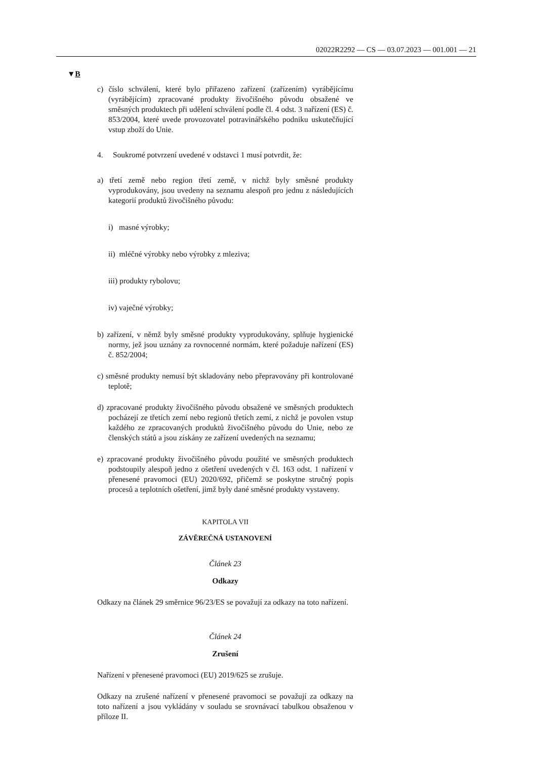02022R2292 — CS — 03.07.2023 — 001.001 — 21
▼B
c) číslo schválení, které bylo přiřazeno zařízení (zařízením) vyrábějícímu (vyrábějícím) zpracované produkty živočišného původu obsažené ve směsných produktech při udělení schválení podle čl. 4 odst. 3 nařízení (ES) č. 853/2004, které uvede provozovatel potravinářského podniku uskutečňující vstup zboží do Unie.
4. Soukromé potvrzení uvedené v odstavci 1 musí potvrdit, že:
a) třetí země nebo region třetí země, v nichž byly směsné produkty vyprodukovány, jsou uvedeny na seznamu alespoň pro jednu z následujících kategorií produktů živočišného původu:
i) masné výrobky;
ii) mléčné výrobky nebo výrobky z mleziva;
iii) produkty rybolovu;
iv) vaječné výrobky;
b) zařízení, v němž byly směsné produkty vyprodukovány, splňuje hygienické normy, jež jsou uznány za rovnocenné normám, které požaduje nařízení (ES) č. 852/2004;
c) směsné produkty nemusí být skladovány nebo přepravovány při kontrolované teplotě;
d) zpracované produkty živočišného původu obsažené ve směsných produktech pocházejí ze třetích zemí nebo regionů třetích zemí, z nichž je povolen vstup každého ze zpracovaných produktů živočišného původu do Unie, nebo ze členských států a jsou získány ze zařízení uvedených na seznamu;
e) zpracované produkty živočišného původu použité ve směsných produktech podstoupily alespoň jedno z ošetření uvedených v čl. 163 odst. 1 nařízení v přenesené pravomoci (EU) 2020/692, přičemž se poskytne stručný popis procesů a teplotních ošetření, jimž byly dané směsné produkty vystaveny.
KAPITOLA VII
ZÁVĚREČNÁ USTANOVENÍ
Článek 23
Odkazy
Odkazy na článek 29 směrnice 96/23/ES se považují za odkazy na toto nařízení.
Článek 24
Zrušení
Nařízení v přenesené pravomoci (EU) 2019/625 se zrušuje.
Odkazy na zrušené nařízení v přenesené pravomoci se považují za odkazy na toto nařízení a jsou vykládány v souladu se srovnávací tabulkou obsaženou v příloze II.